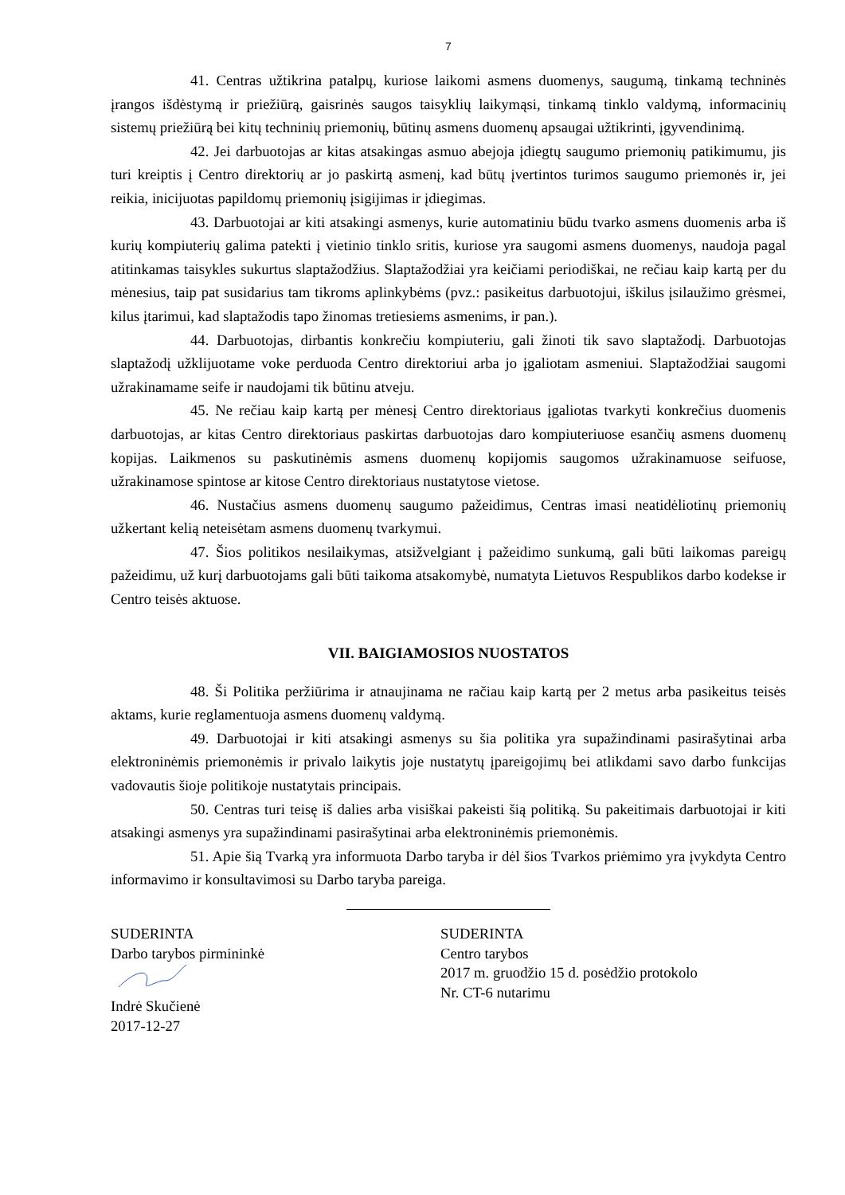7
41. Centras užtikrina patalpų, kuriose laikomi asmens duomenys, saugumą, tinkamą techninės įrangos išdėstymą ir priežiūrą, gaisrinės saugos taisyklių laikymąsi, tinkamą tinklo valdymą, informacinių sistemų priežiūrą bei kitų techninių priemonių, būtinų asmens duomenų apsaugai užtikrinti, įgyvendinimą.
42. Jei darbuotojas ar kitas atsakingas asmuo abejoja įdiegtų saugumo priemonių patikimumu, jis turi kreiptis į Centro direktorių ar jo paskirtą asmenį, kad būtų įvertintos turimos saugumo priemonės ir, jei reikia, inicijuotas papildomų priemonių įsigijimas ir įdiegimas.
43. Darbuotojai ar kiti atsakingi asmenys, kurie automatiniu būdu tvarko asmens duomenis arba iš kurių kompiuterių galima patekti į vietinio tinklo sritis, kuriose yra saugomi asmens duomenys, naudoja pagal atitinkamas taisykles sukurtus slaptažodžius. Slaptažodžiai yra keičiami periodiškai, ne rečiau kaip kartą per du mėnesius, taip pat susidarius tam tikroms aplinkybėms (pvz.: pasikeitus darbuotojui, iškilus įsilaužimo grėsmei, kilus įtarimui, kad slaptažodis tapo žinomas tretiesiems asmenims, ir pan.).
44. Darbuotojas, dirbantis konkrečiu kompiuteriu, gali žinoti tik savo slaptažodį. Darbuotojas slaptažodį užklijuotame voke perduoda Centro direktoriui arba jo įgaliotam asmeniui. Slaptažodžiai saugomi užrakinamame seife ir naudojami tik būtinu atveju.
45. Ne rečiau kaip kartą per mėnesį Centro direktoriaus įgaliotas tvarkyti konkrečius duomenis darbuotojas, ar kitas Centro direktoriaus paskirtas darbuotojas daro kompiuteriuose esančių asmens duomenų kopijas. Laikmenos su paskutinėmis asmens duomenų kopijomis saugomos užrakinamuose seifuose, užrakinamose spintose ar kitose Centro direktoriaus nustatytose vietose.
46. Nustačius asmens duomenų saugumo pažeidimus, Centras imasi neatidėliotinų priemonių užkertant kelią neteisėtam asmens duomenų tvarkymui.
47. Šios politikos nesilaikymas, atsižvelgiant į pažeidimo sunkumą, gali būti laikomas pareigų pažeidimu, už kurį darbuotojams gali būti taikoma atsakomybė, numatyta Lietuvos Respublikos darbo kodekse ir Centro teisės aktuose.
VII. BAIGIAMOSIOS NUOSTATOS
48. Ši Politika peržiūrima ir atnaujinama ne račiau kaip kartą per 2 metus arba pasikeitus teisės aktams, kurie reglamentuoja asmens duomenų valdymą.
49. Darbuotojai ir kiti atsakingi asmenys su šia politika yra supažindinami pasirašytinai arba elektroninėmis priemonėmis ir privalo laikytis joje nustatytų įpareigojimų bei atlikdami savo darbo funkcijas vadovautis šioje politikoje nustatytais principais.
50. Centras turi teisę iš dalies arba visiškai pakeisti šią politiką. Su pakeitimais darbuotojai ir kiti atsakingi asmenys yra supažindinami pasirašytinai arba elektroninėmis priemonėmis.
51. Apie šią Tvarką yra informuota Darbo taryba ir dėl šios Tvarkos priėmimo yra įvykdyta Centro informavimo ir konsultavimosi su Darbo taryba pareiga.
SUDERINTA
Darbo tarybos pirmininkė
Indrė Skučienė
2017-12-27
SUDERINTA
Centro tarybos
2017 m. gruodžio 15 d. posėdžio protokolo
Nr. CT-6 nutarimu